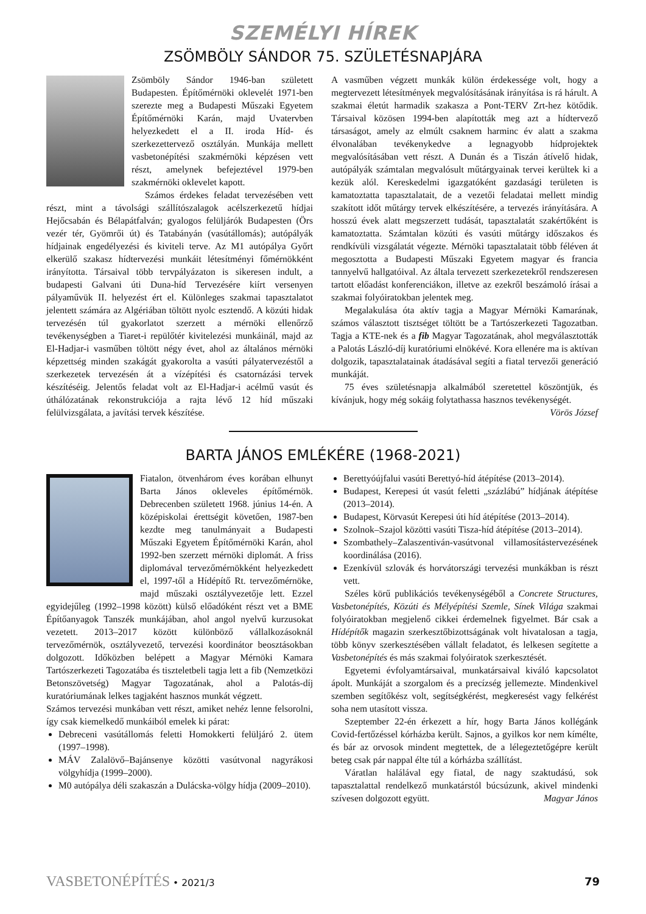SZEMÉLYI HÍREK
ZSÖMBÖLY SÁNDOR 75. SZÜLETÉSNAPJÁRA
Zsömböly Sándor 1946-ban született Budapesten. Építőmérnöki oklevelét 1971-ben szerezte meg a Budapesti Műszaki Egyetem Építőmérnöki Karán, majd Uvatervben helyezkedett el a II. iroda Híd- és szerkezettervező osztályán. Munkája mellett vasbetonépítési szakmérnöki képzésen vett részt, amelynek befejeztével 1979-ben szakmérnöki oklevelet kapott.
Számos érdekes feladat tervezésében vett részt, mint a távolsági szállítószalagok acélszerkezetű hídjai Hejőcsabán és Bélapátfalván; gyalogos felüljárók Budapesten (Örs vezér tér, Gyömrői út) és Tatabányán (vasútállomás); autópályák hídjainak engedélyezési és kiviteli terve. Az M1 autópálya Győrt elkerülő szakasz hídtervezési munkáit létesítményi főmérnökként irányította. Társaival több tervpályázaton is sikeresen indult, a budapesti Galvani úti Duna-híd Tervezésére kiírt versenyen pályaművük II. helyezést ért el. Különleges szakmai tapasztalatot jelentett számára az Algériában töltött nyolc esztendő. A közúti hidak tervezésén túl gyakorlatot szerzett a mérnöki ellenőrző tevékenységben a Tiaret-i repülőtér kivitelezési munkáinál, majd az El-Hadjar-i vasműben töltött négy évet, ahol az általános mérnöki képzettség minden szakágát gyakorolta a vasúti pályatervezéstől a szerkezetek tervezésén át a vízépítési és csatornázási tervek készítéséig. Jelentős feladat volt az El-Hadjar-i acélmű vasút és úthálózatának rekonstrukciója a rajta lévő 12 híd műszaki felülvizsgálata, a javítási tervek készítése.
A vasműben végzett munkák külön érdekessége volt, hogy a megtervezett létesítmények megvalósításának irányítása is rá hárult. A szakmai életút harmadik szakasza a Pont-TERV Zrt-hez kötődik. Társaival közösen 1994-ben alapították meg azt a hídtervező társaságot, amely az elmúlt csaknem harminc év alatt a szakma élvonalában tevékenykedve a legnagyobb hídprojektek megvalósításában vett részt. A Dunán és a Tiszán átívelő hidak, autópályák számtalan megvalósult műtárgyainak tervei kerültek ki a kezük alól. Kereskedelmi igazgatóként gazdasági területen is kamatoztatta tapasztalatait, de a vezetői feladatai mellett mindig szakított időt műtárgy tervek elkészítésére, a tervezés irányítására. A hosszú évek alatt megszerzett tudását, tapasztalatát szakértőként is kamatoztatta. Számtalan közúti és vasúti műtárgy időszakos és rendkívüli vizsgálatát végezte. Mérnöki tapasztalatait több féléven át megosztotta a Budapesti Műszaki Egyetem magyar és francia tannyelvű hallgatóival. Az általa tervezett szerkezetekről rendszeresen tartott előadást konferenciákon, illetve az ezekről beszámoló írásai a szakmai folyóiratokban jelentek meg.
Megalakulása óta aktív tagja a Magyar Mérnöki Kamarának, számos választott tisztséget töltött be a Tartószerkezeti Tagozatban. Tagja a KTE-nek és a fib Magyar Tagozatának, ahol megválasztották a Palotás László-díj kuratóriumi elnökévé. Kora ellenére ma is aktívan dolgozik, tapasztalatainak átadásával segíti a fiatal tervezői generáció munkáját.
75 éves születésnapja alkalmából szeretettel köszöntjük, és kívánjuk, hogy még sokáig folytathassa hasznos tevékenységét.
Vörös József
BARTA JÁNOS EMLÉKÉRE (1968-2021)
Fiatalon, ötvenhárom éves korában elhunyt Barta János okleveles építőmérnök. Debrecenben született 1968. június 14-én. A középiskolai érettségit követően, 1987-ben kezdte meg tanulmányait a Budapesti Műszaki Egyetem Építőmérnöki Karán, ahol 1992-ben szerzett mérnöki diplomát. A friss diplomával tervezőmérnökként helyezkedett el, 1997-től a Hídépítő Rt. tervezőmérnöke, majd műszaki osztályvezetője lett. Ezzel egyidejűleg (1992–1998 között) külső előadóként részt vet a BME Építőanyagok Tanszék munkájában, ahol angol nyelvű kurzusokat vezetett. 2013–2017 között különböző vállalkozásoknál tervezőmérnök, osztályvezető, tervezési koordinátor beosztásokban dolgozott. Időközben belépett a Magyar Mérnöki Kamara Tartószerkezeti Tagozatába és tiszteletbeli tagja lett a fib (Nemzetközi Betonszövetség) Magyar Tagozatának, ahol a Palotás-díj kuratóriumának lelkes tagjaként hasznos munkát végzett.
Számos tervezési munkában vett részt, amiket nehéz lenne felsorolni, így csak kiemelkedő munkáiból emelek ki párat:
Debreceni vasútállomás feletti Homokkerti felüljáró 2. ütem (1997–1998).
MÁV Zalalövő–Bajánsenye közötti vasútvonal nagyrákosi völgyhídja (1999–2000).
M0 autópálya déli szakaszán a Dulácska-völgy hídja (2009–2010).
Berettyóújfalui vasúti Berettyó-híd átépítése (2013–2014).
Budapest, Kerepesi út vasút feletti „százlábú” hídjának átépítése (2013–2014).
Budapest, Körvasút Kerepesi úti híd átépítése (2013–2014).
Szolnok–Szajol közötti vasúti Tisza-híd átépítése (2013–2014).
Szombathely–Zalaszentiván-vasútvonal villamosítástervezésének koordinálása (2016).
Ezenkívül szlovák és horvátországi tervezési munkákban is részt vett.
Széles körű publikációs tevékenységéből a Concrete Structures, Vasbetonépítés, Közúti és Mélyépítési Szemle, Sínek Világa szakmai folyóiratokban megjelenő cikkei érdemelnek figyelmet. Bár csak a Hídépítők magazin szerkesztőbizottságának volt hivatalosan a tagja, több könyv szerkesztésében vállalt feladatot, és lelkesen segítette a Vasbetonépítés és más szakmai folyóiratok szerkesztését.
Egyetemi évfolyamtársaival, munkatársaival kiváló kapcsolatot ápolt. Munkáját a szorgalom és a precízség jellemezte. Mindenkivel szemben segítőkész volt, segítségkérést, megkeresést vagy felkérést soha nem utasított vissza.
Szeptember 22-én érkezett a hír, hogy Barta János kollégánk Covid-fertőzéssel kórházba került. Sajnos, a gyilkos kor nem kímélte, és bár az orvosok mindent megtettek, de a lélegeztetőgépre került beteg csak pár nappal élte túl a kórházba szállítást.
Váratlan halálával egy fiatal, de nagy szaktudású, sok tapasztalattal rendelkező munkatárstól búcsúzunk, akivel mindenki szívesen dolgozott együtt. Magyar János
VASBETONÉPÍTÉS • 2021/3 79